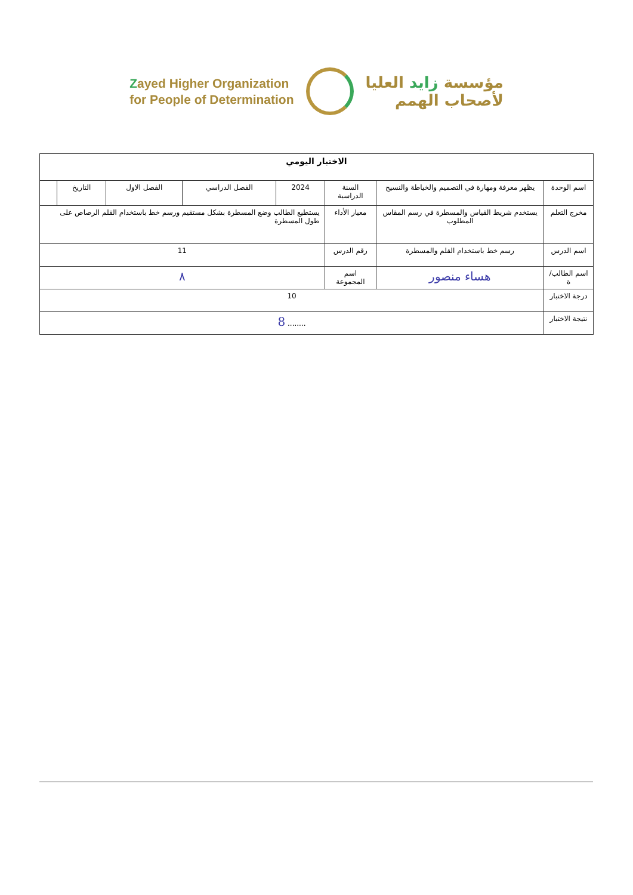Zayed Higher Organization
for People of Determination
مؤسسة زايد العليا
لأصحاب الهمم
| الاختبار اليومي | | | | | | | |
| --- | --- | --- | --- | --- | --- | --- | --- |
| اسم الوحدة | يظهر معرفة ومهارة في التصميم والخياطة والنسيج | السنة الدراسية | 2024 | الفصل الدراسي | الفصل الاول | التاريخ | |
| مخرج التعلم | يستخدم شريط القياس والمسطرة في رسم المقاس المطلوب | معيار الأداء | يستطيع الطالب وضع المسطرة بشكل مستقيم ورسم خط باستخدام القلم الرصاص على طول المسطرة | | | | |
| اسم الدرس | رسم خط باستخدام القلم والمسطرة | رقم الدرس | 11 | | | | |
| اسم الطالب/ة | هساء منصور | اسم المجموعة | ٨ | | | | |
| درجة الاختبار | 10 | | | | | | |
| نتيجة الاختبار | ........ 8 | | | | | | |